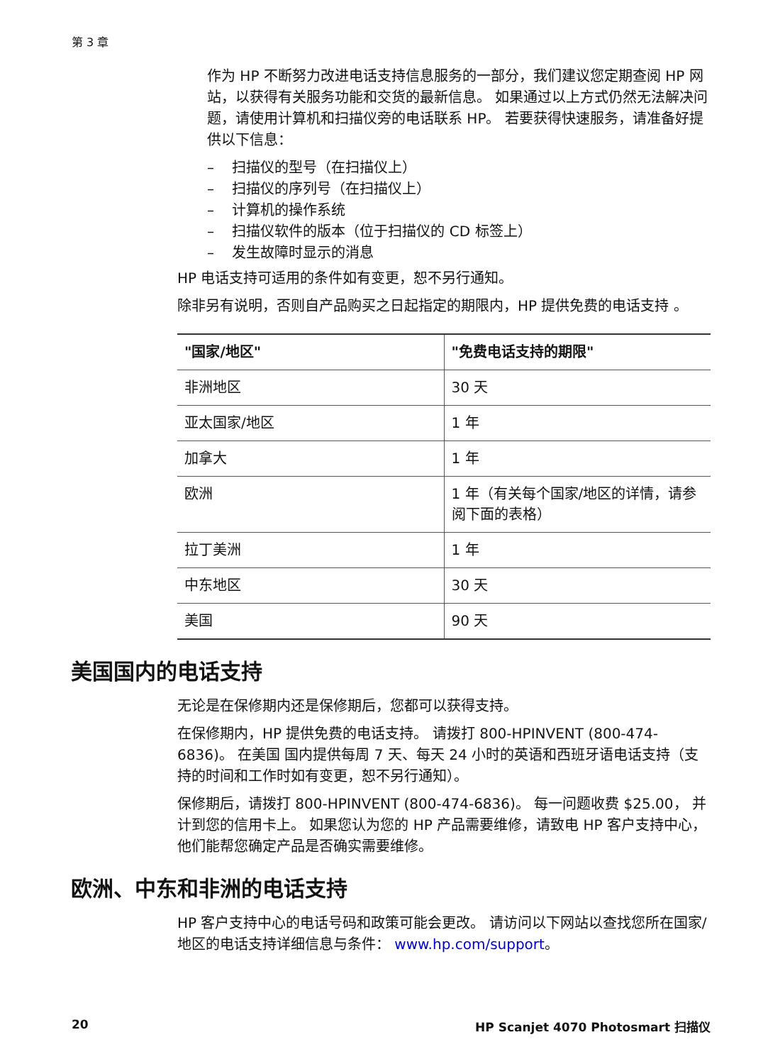第 3 章
作为 HP 不断努力改进电话支持信息服务的一部分，我们建议您定期查阅 HP 网站，以获得有关服务功能和交货的最新信息。 如果通过以上方式仍然无法解决问题，请使用计算机和扫描仪旁的电话联系 HP。 若要获得快速服务，请准备好提供以下信息：
– 扫描仪的型号（在扫描仪上）
– 扫描仪的序列号（在扫描仪上）
– 计算机的操作系统
– 扫描仪软件的版本（位于扫描仪的 CD 标签上）
– 发生故障时显示的消息
HP 电话支持可适用的条件如有变更，恕不另行通知。
除非另有说明，否则自产品购买之日起指定的期限内，HP 提供免费的电话支持 。
| "国家/地区" | "免费电话支持的期限" |
| --- | --- |
| 非洲地区 | 30 天 |
| 亚太国家/地区 | 1 年 |
| 加拿大 | 1 年 |
| 欧洲 | 1 年（有关每个国家/地区的详情，请参阅下面的表格） |
| 拉丁美洲 | 1 年 |
| 中东地区 | 30 天 |
| 美国 | 90 天 |
美国国内的电话支持
无论是在保修期内还是保修期后，您都可以获得支持。
在保修期内，HP 提供免费的电话支持。 请拨打 800-HPINVENT (800-474-6836)。 在美国 国内提供每周 7 天、每天 24 小时的英语和西班牙语电话支持（支持的时间和工作时如有变更，恕不另行通知）。
保修期后，请拨打 800-HPINVENT (800-474-6836)。 每一问题收费 $25.00， 并计到您的信用卡上。 如果您认为您的 HP 产品需要维修，请致电 HP 客户支持中心，他们能帮您确定产品是否确实需要维修。
欧洲、中东和非洲的电话支持
HP 客户支持中心的电话号码和政策可能会更改。 请访问以下网站以查找您所在国家/地区的电话支持详细信息与条件： www.hp.com/support。
20 HP Scanjet 4070 Photosmart 扫描仪